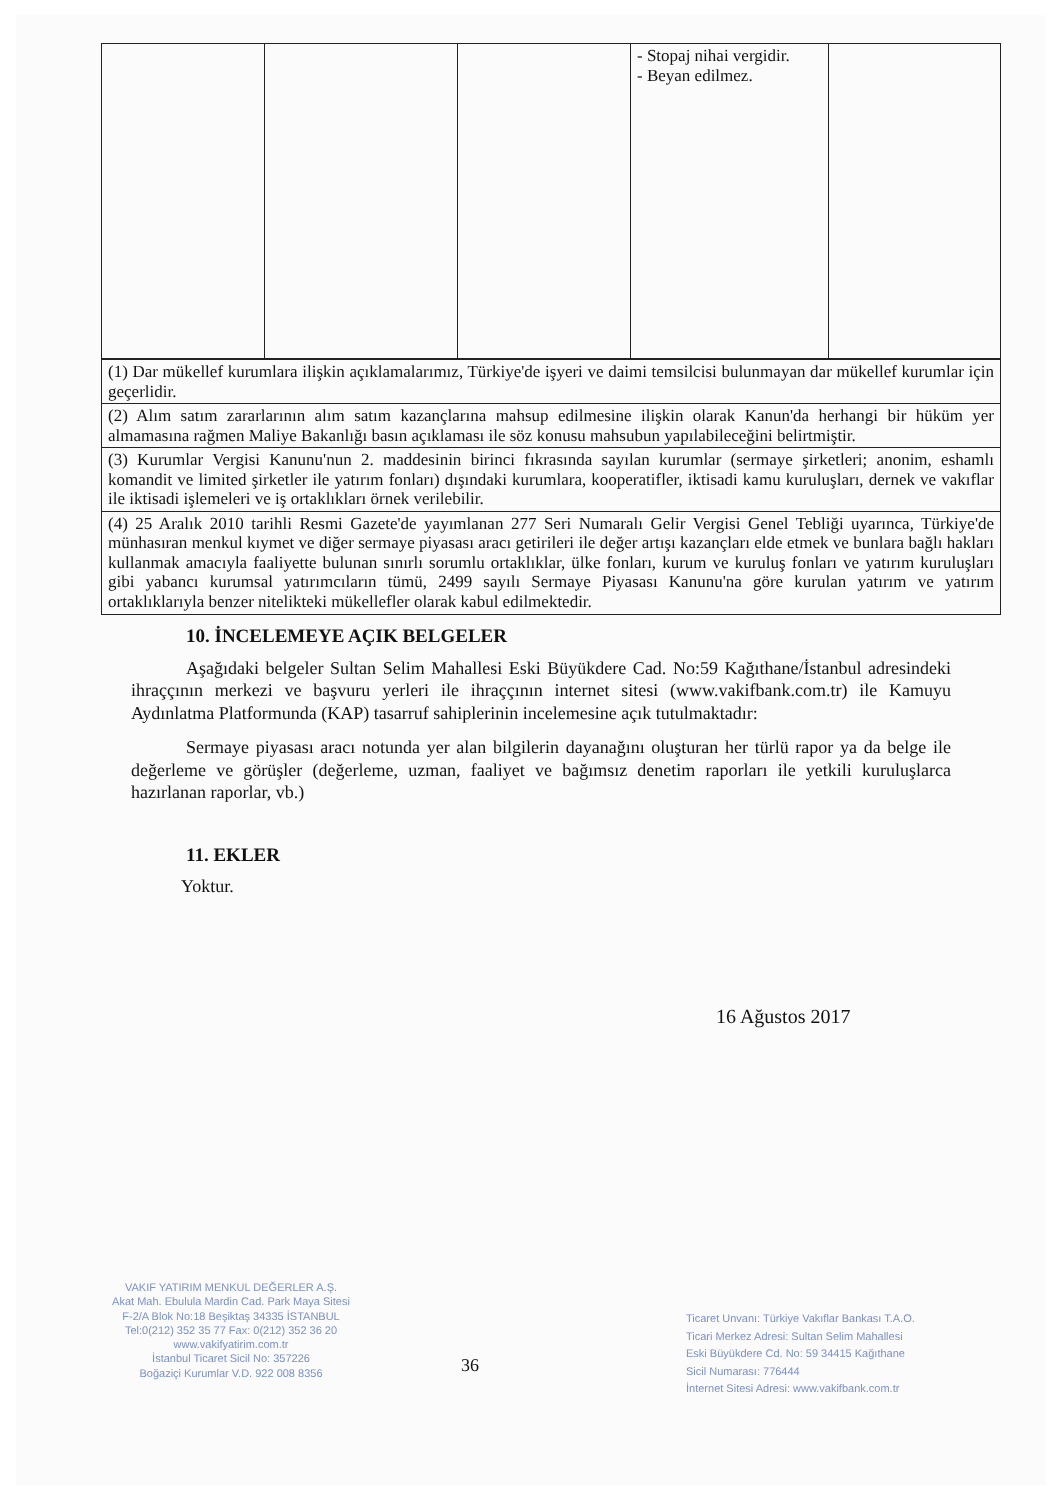| | | | - Stopaj nihai vergidir. - Beyan edilmez. | |
| (1) Dar mükellef kurumlara ilişkin açıklamalarımız, Türkiye'de işyeri ve daimi temsilcisi bulunmayan dar mükellef kurumlar için geçerlidir. |
| (2) Alım satım zararlarının alım satım kazançlarına mahsup edilmesine ilişkin olarak Kanun'da herhangi bir hüküm yer almamasına rağmen Maliye Bakanlığı basın açıklaması ile söz konusu mahsubun yapılabileceğini belirtmiştir. |
| (3) Kurumlar Vergisi Kanunu'nun 2. maddesinin birinci fıkrasında sayılan kurumlar (sermaye şirketleri; anonim, eshamlı komandit ve limited şirketler ile yatırım fonları) dışındaki kurumlara, kooperatifler, iktisadi kamu kuruluşları, dernek ve vakıflar ile iktisadi işlemeleri ve iş ortaklıkları örnek verilebilir. |
| (4) 25 Aralık 2010 tarihli Resmi Gazete'de yayımlanan 277 Seri Numaralı Gelir Vergisi Genel Tebliği uyarınca, Türkiye'de münhasıran menkul kıymet ve diğer sermaye piyasası aracı getirileri ile değer artışı kazançları elde etmek ve bunlara bağlı hakları kullanmak amacıyla faaliyette bulunan sınırlı sorumlu ortaklıklar, ülke fonları, kurum ve kuruluş fonları ve yatırım kuruluşları gibi yabancı kurumsal yatırımcıların tümü, 2499 sayılı Sermaye Piyasası Kanunu'na göre kurulan yatırım ve yatırım ortaklıklarıyla benzer nitelikteki mükellefler olarak kabul edilmektedir. |
10. İNCELEMEYE AÇIK BELGELER
Aşağıdaki belgeler Sultan Selim Mahallesi Eski Büyükdere Cad. No:59 Kağıthane/İstanbul adresindeki ihraççının merkezi ve başvuru yerleri ile ihraççının internet sitesi (www.vakifbank.com.tr) ile Kamuyu Aydınlatma Platformunda (KAP) tasarruf sahiplerinin incelemesine açık tutulmaktadır:
Sermaye piyasası aracı notunda yer alan bilgilerin dayanağını oluşturan her türlü rapor ya da belge ile değerleme ve görüşler (değerleme, uzman, faaliyet ve bağımsız denetim raporları ile yetkili kuruluşlarca hazırlanan raporlar, vb.)
11. EKLER
Yoktur.
16 Ağustos 2017
VAKIF YATIRIM MENKUL DEĞERLER A.Ş.
Akat Mah. Ebulula Mardin Cad. Park Maya Sitesi
F-2/A Blok No:18 Beşiktaş 34335 İSTANBUL
Tel:0(212) 352 35 77 Fax: 0(212) 352 36 20
www.vakifyatirim.com.tr
İstanbul Ticaret Sicil No: 357226
Boğaziçi Kurumlar V.D. 922 008 8356
36
Ticaret Unvanı: Türkiye Vakıflar Bankası T.A.O.
Ticari Merkez Adresi: Sultan Selim Mahallesi
Eski Büyükdere Cd. No: 59 34415 Kağıthane
Sicil Numarası: 776444
İnternet Sitesi Adresi: www.vakifbank.com.tr